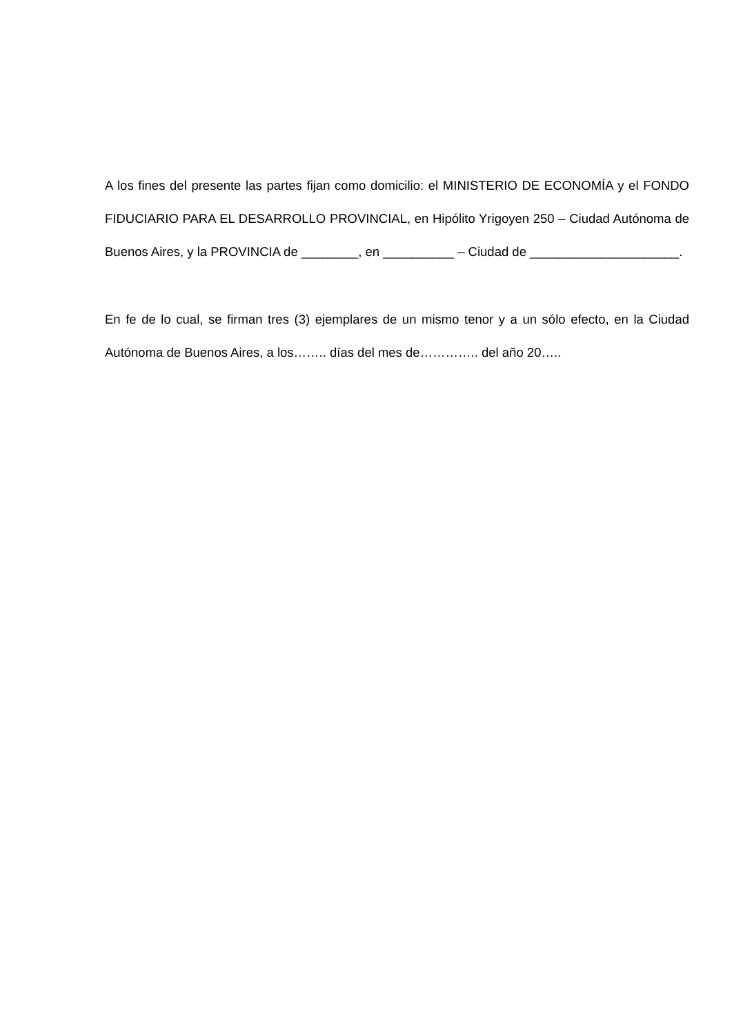A los fines del presente las partes fijan como domicilio: el MINISTERIO DE ECONOMÍA y el FONDO FIDUCIARIO PARA EL DESARROLLO PROVINCIAL, en Hipólito Yrigoyen 250 – Ciudad Autónoma de Buenos Aires, y la PROVINCIA de ________, en __________ – Ciudad de _____________________.
En fe de lo cual, se firman tres (3) ejemplares de un mismo tenor y a un sólo efecto, en la Ciudad Autónoma de Buenos Aires, a los…….. días del mes de………….. del año 20…..